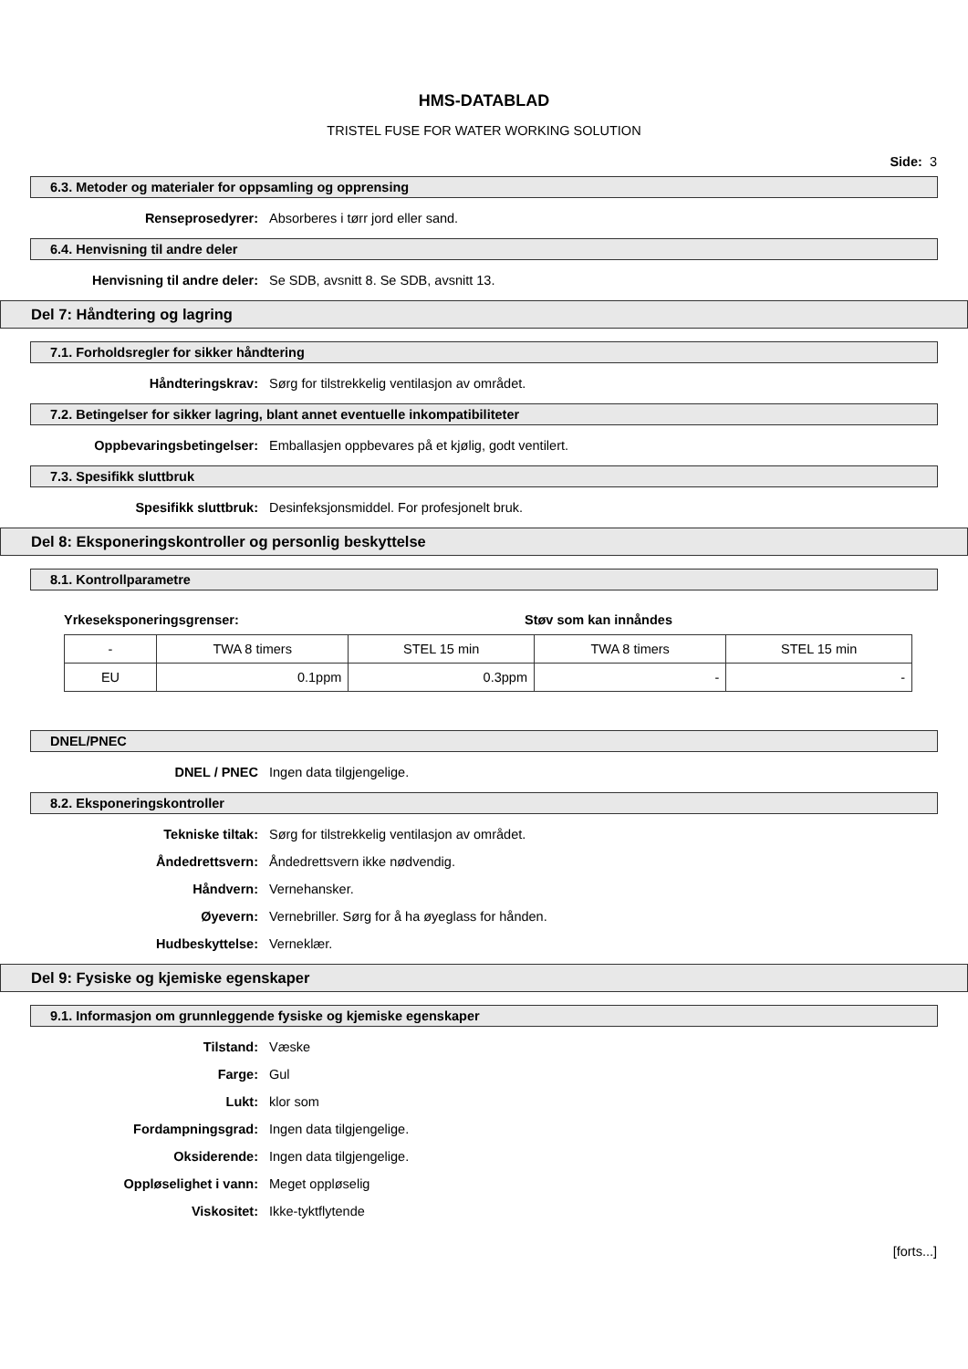HMS-DATABLAD
TRISTEL FUSE FOR WATER WORKING SOLUTION
Side: 3
6.3. Metoder og materialer for oppsamling og opprensing
Renseprosedyrer: Absorberes i tørr jord eller sand.
6.4. Henvisning til andre deler
Henvisning til andre deler: Se SDB, avsnitt 8. Se SDB, avsnitt 13.
Del 7: Håndtering og lagring
7.1. Forholdsregler for sikker håndtering
Håndteringskrav: Sørg for tilstrekkelig ventilasjon av området.
7.2. Betingelser for sikker lagring, blant annet eventuelle inkompatibiliteter
Oppbevaringsbetingelser: Emballasjen oppbevares på et kjølig, godt ventilert.
7.3. Spesifikk sluttbruk
Spesifikk sluttbruk: Desinfeksjonsmiddel. For profesjonelt bruk.
Del 8: Eksponeringskontroller og personlig beskyttelse
8.1. Kontrollparametre
Yrkeseksponeringsgrenser: Støv som kan innåndes
| - | TWA 8 timers | STEL 15 min | TWA 8 timers | STEL 15 min |
| EU | 0.1ppm | 0.3ppm | - | - |
DNEL/PNEC
DNEL / PNEC Ingen data tilgjengelige.
8.2. Eksponeringskontroller
Tekniske tiltak: Sørg for tilstrekkelig ventilasjon av området.
Åndedrettsvern: Åndedrettsvern ikke nødvendig.
Håndvern: Vernehansker.
Øyevern: Vernebriller. Sørg for å ha øyeglass for hånden.
Hudbeskyttelse: Verneklær.
Del 9: Fysiske og kjemiske egenskaper
9.1. Informasjon om grunnleggende fysiske og kjemiske egenskaper
Tilstand: Væske
Farge: Gul
Lukt: klor som
Fordampningsgrad: Ingen data tilgjengelige.
Oksiderende: Ingen data tilgjengelige.
Oppløselighet i vann: Meget oppløselig
Viskositet: Ikke-tyktflytende
[forts...]